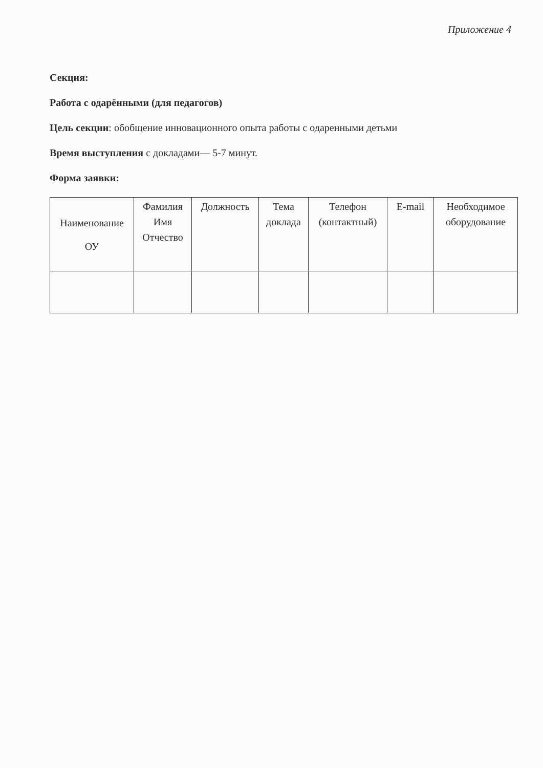Приложение 4
Секция:
Работа с одарёнными (для педагогов)
Цель секции: обобщение инновационного опыта работы с одаренными детьми
Время выступления с докладами— 5-7 минут.
Форма заявки:
| Наименование ОУ | Фамилия Имя Отчество | Должность | Тема доклада | Телефон (контактный) | E-mail | Необходимое оборудование |
| --- | --- | --- | --- | --- | --- | --- |